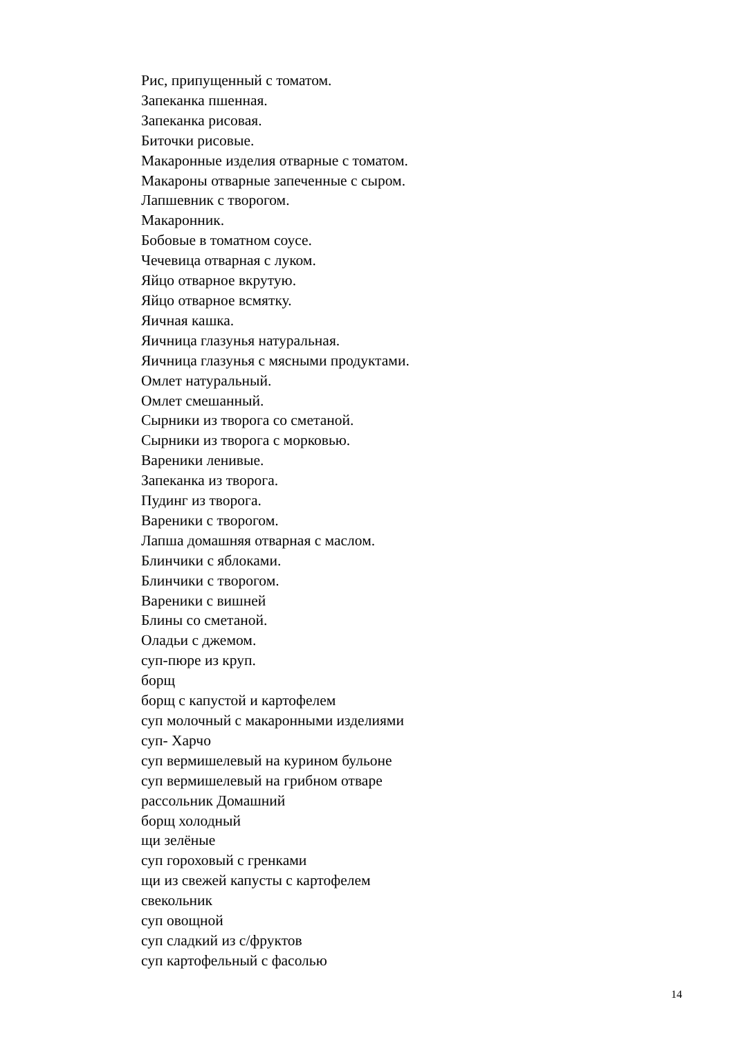Рис, припущенный с томатом.
Запеканка пшенная.
Запеканка рисовая.
Биточки рисовые.
Макаронные изделия отварные с томатом.
Макароны отварные запеченные с сыром.
Лапшевник с творогом.
Макаронник.
Бобовые в томатном соусе.
Чечевица отварная с луком.
Яйцо отварное вкрутую.
Яйцо отварное всмятку.
Яичная кашка.
Яичница глазунья натуральная.
Яичница глазунья с мясными продуктами.
Омлет натуральный.
Омлет смешанный.
Сырники из творога со сметаной.
Сырники из творога с морковью.
Вареники ленивые.
Запеканка из творога.
Пудинг из творога.
Вареники с творогом.
Лапша домашняя отварная с маслом.
Блинчики с яблоками.
Блинчики с творогом.
Вареники с вишней
Блины со сметаной.
Оладьи с джемом.
суп-пюре из круп.
борщ
борщ с капустой и картофелем
суп молочный с макаронными изделиями
суп- Харчо
суп вермишелевый на курином бульоне
суп вермишелевый на грибном отваре
рассольник Домашний
борщ холодный
щи зелёные
суп гороховый с гренками
щи из свежей капусты с картофелем
свекольник
суп овощной
суп сладкий из с/фруктов
суп картофельный с фасолью
14